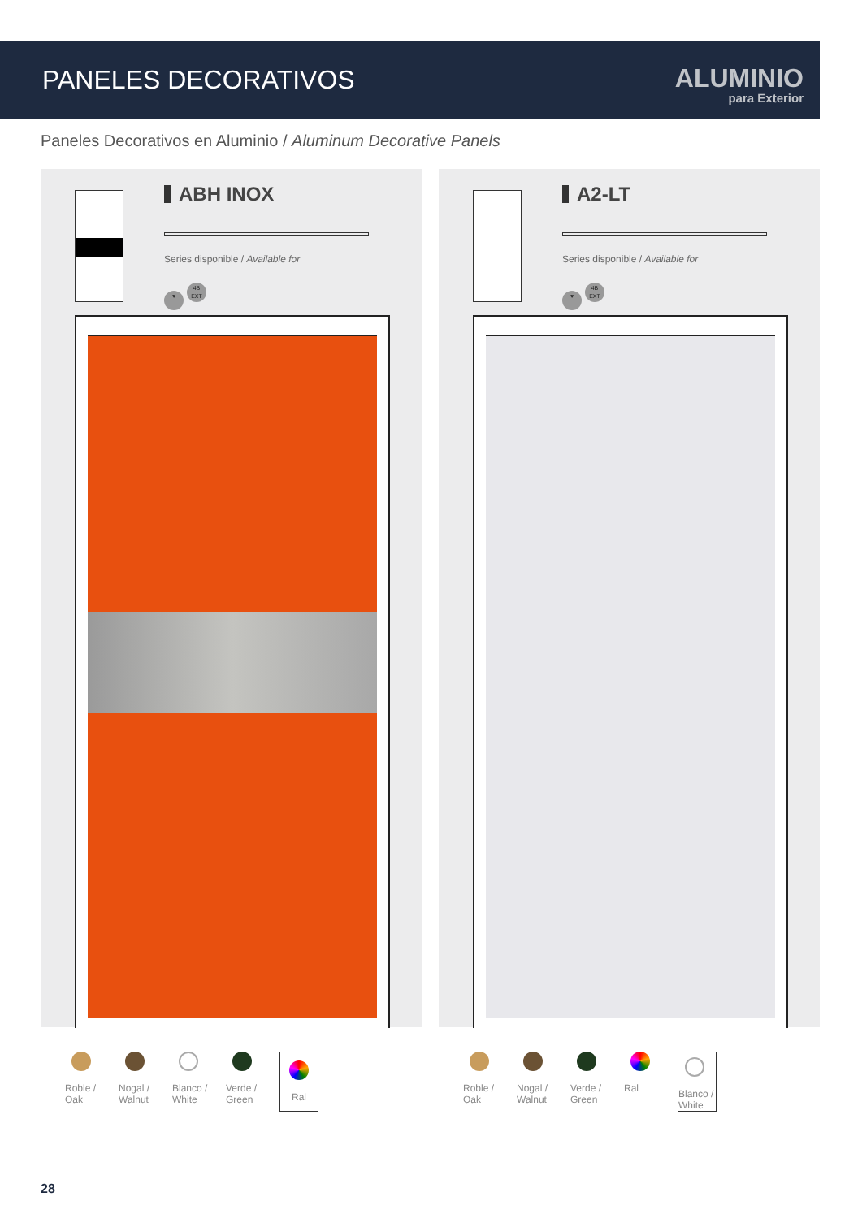PANELES DECORATIVOS
ALUMINIO
para Exterior
Paneles Decorativos en Aluminio / Aluminum Decorative Panels
ABH INOX
Series disponible / Available for
♥ 4B
EXT
A2-LT
Series disponible / Available for
♥ 4B
EXT
Roble / Oak
Nogal / Walnut
Blanco / White
Verde / Green
Ral
Roble / Oak
Nogal / Walnut
Verde / Green
Ral
Blanco / White
28